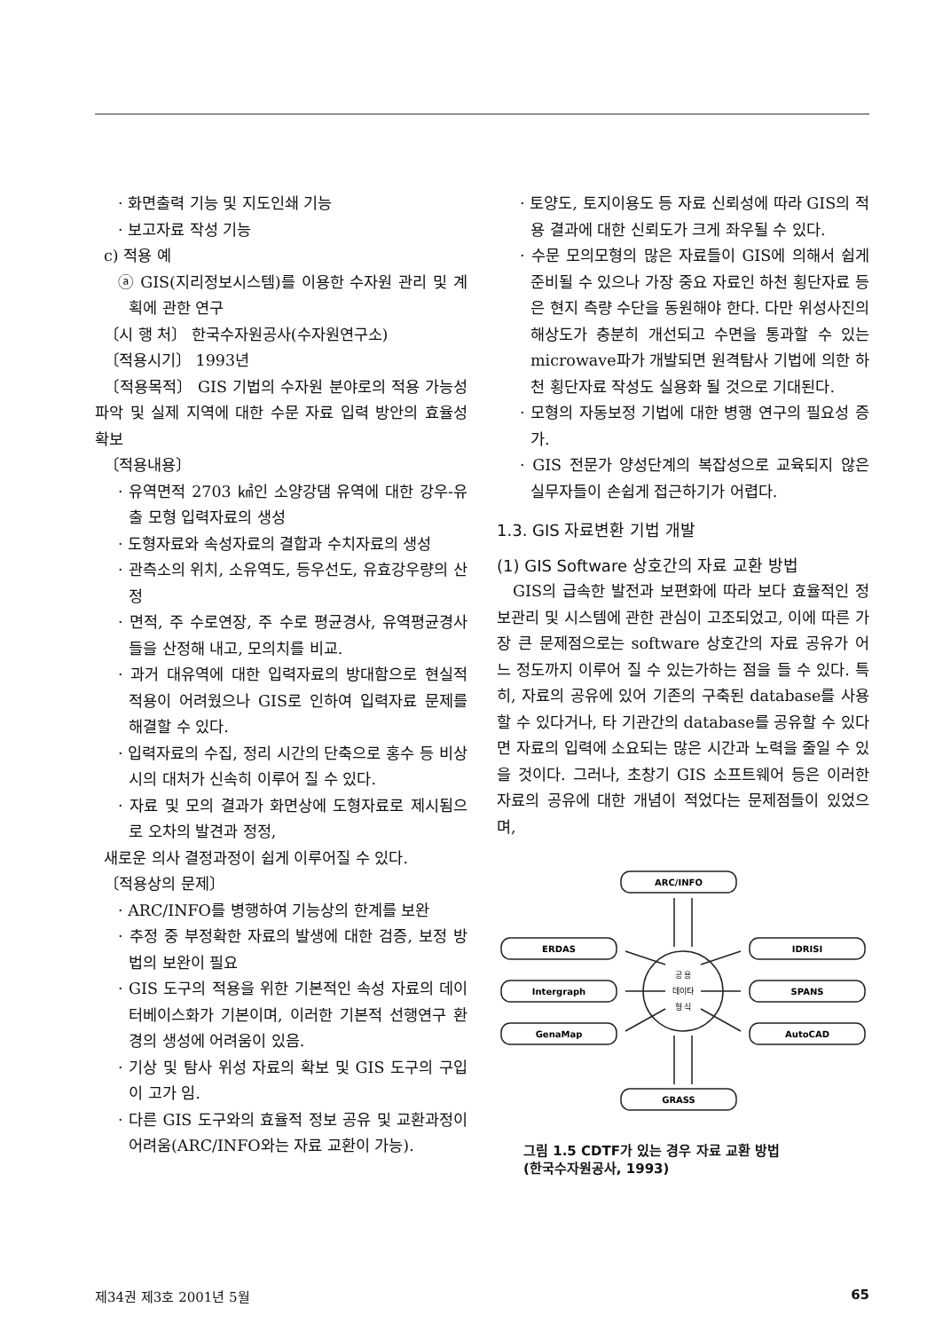· 화면출력 기능 및 지도인쇄 기능
· 보고자료 작성 기능
c) 적용 예
ⓐ GIS(지리정보시스템)를 이용한 수자원 관리 및 계획에 관한 연구
〔시 행 처〕 한국수자원공사(수자원연구소)
〔적용시기〕 1993년
〔적용목적〕 GIS 기법의 수자원 분야로의 적용 가능성 파악 및 실제 지역에 대한 수문 자료 입력 방안의 효율성 확보
〔적용내용〕
· 유역면적 2703 ㎢인 소양강댐 유역에 대한 강우-유출 모형 입력자료의 생성
· 도형자료와 속성자료의 결합과 수치자료의 생성
· 관측소의 위치, 소유역도, 등우선도, 유효강우량의 산정
· 면적, 주 수로연장, 주 수로 평균경사, 유역평균경사들을 산정해 내고, 모의치를 비교.
· 과거 대유역에 대한 입력자료의 방대함으로 현실적 적용이 어려웠으나 GIS로 인하여 입력자료 문제를 해결할 수 있다.
· 입력자료의 수집, 정리 시간의 단축으로 홍수 등 비상시의 대처가 신속히 이루어 질 수 있다.
· 자료 및 모의 결과가 화면상에 도형자료로 제시됨으로 오차의 발견과 정정,
새로운 의사 결정과정이 쉽게 이루어질 수 있다.
〔적용상의 문제〕
· ARC/INFO를 병행하여 기능상의 한계를 보완
· 추정 중 부정확한 자료의 발생에 대한 검증, 보정 방법의 보완이 필요
· GIS 도구의 적용을 위한 기본적인 속성 자료의 데이터베이스화가 기본이며, 이러한 기본적 선행연구 환경의 생성에 어려움이 있음.
· 기상 및 탐사 위성 자료의 확보 및 GIS 도구의 구입이 고가 임.
· 다른 GIS 도구와의 효율적 정보 공유 및 교환과정이 어려움(ARC/INFO와는 자료 교환이 가능).
· 토양도, 토지이용도 등 자료 신뢰성에 따라 GIS의 적용 결과에 대한 신뢰도가 크게 좌우될 수 있다.
· 수문 모의모형의 많은 자료들이 GIS에 의해서 쉽게 준비될 수 있으나 가장 중요 자료인 하천 횡단자료 등은 현지 측량 수단을 동원해야 한다. 다만 위성사진의 해상도가 충분히 개선되고 수면을 통과할 수 있는 microwave파가 개발되면 원격탐사 기법에 의한 하천 횡단자료 작성도 실용화 될 것으로 기대된다.
· 모형의 자동보정 기법에 대한 병행 연구의 필요성 증가.
· GIS 전문가 양성단계의 복잡성으로 교육되지 않은 실무자들이 손쉽게 접근하기가 어렵다.
1.3. GIS 자료변환 기법 개발
(1) GIS Software 상호간의 자료 교환 방법
GIS의 급속한 발전과 보편화에 따라 보다 효율적인 정보관리 및 시스템에 관한 관심이 고조되었고, 이에 따른 가장 큰 문제점으로는 software 상호간의 자료 공유가 어느 정도까지 이루어 질 수 있는가하는 점을 들 수 있다. 특히, 자료의 공유에 있어 기존의 구축된 database를 사용할 수 있다거나, 타 기관간의 database를 공유할 수 있다면 자료의 입력에 소요되는 많은 시간과 노력을 줄일 수 있을 것이다. 그러나, 초창기 GIS 소프트웨어 등은 이러한 자료의 공유에 대한 개념이 적었다는 문제점들이 있었으며,
ARC/INFO
ERDAS
Intergraph
GenaMap
IDRISI
SPANS
AutoCAD
GRASS
공 용
데이타
형 식
그림 1.5 CDTF가 있는 경우 자료 교환 방법
(한국수자원공사, 1993)
제34권 제3호 2001년 5월 65